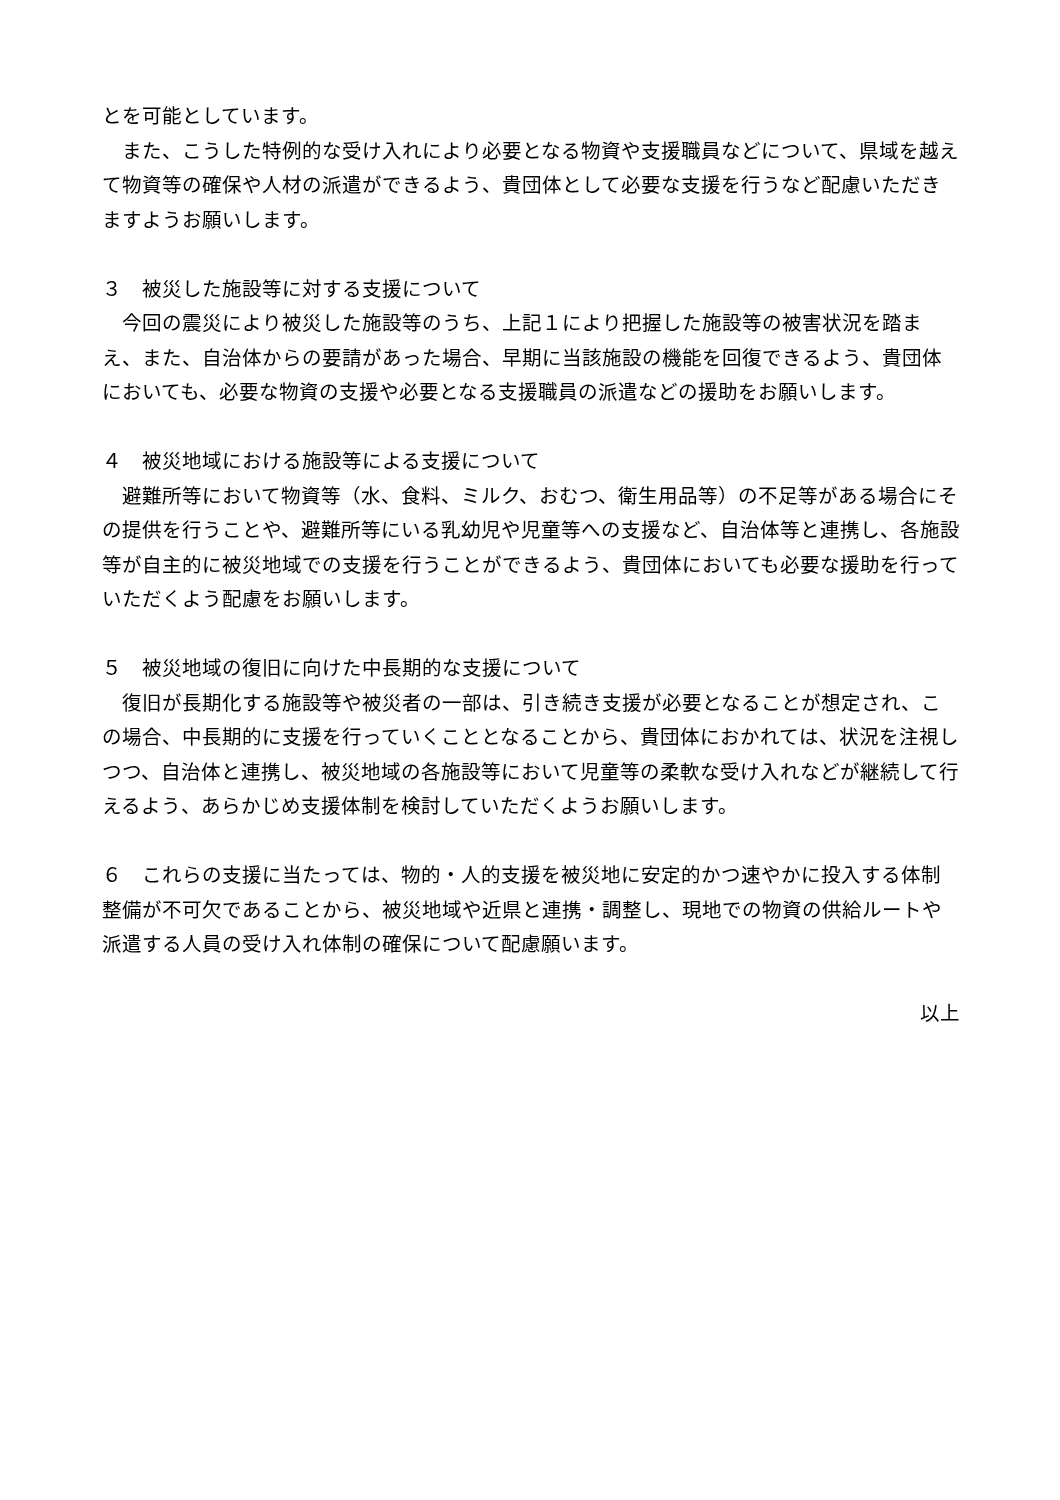とを可能としています。
　また、こうした特例的な受け入れにより必要となる物資や支援職員などについて、県域を越えて物資等の確保や人材の派遣ができるよう、貴団体として必要な支援を行うなど配慮いただきますようお願いします。
３　被災した施設等に対する支援について
　今回の震災により被災した施設等のうち、上記１により把握した施設等の被害状況を踏まえ、また、自治体からの要請があった場合、早期に当該施設の機能を回復できるよう、貴団体においても、必要な物資の支援や必要となる支援職員の派遣などの援助をお願いします。
４　被災地域における施設等による支援について
　避難所等において物資等（水、食料、ミルク、おむつ、衛生用品等）の不足等がある場合にその提供を行うことや、避難所等にいる乳幼児や児童等への支援など、自治体等と連携し、各施設等が自主的に被災地域での支援を行うことができるよう、貴団体においても必要な援助を行っていただくよう配慮をお願いします。
５　被災地域の復旧に向けた中長期的な支援について
　復旧が長期化する施設等や被災者の一部は、引き続き支援が必要となることが想定され、この場合、中長期的に支援を行っていくこととなることから、貴団体におかれては、状況を注視しつつ、自治体と連携し、被災地域の各施設等において児童等の柔軟な受け入れなどが継続して行えるよう、あらかじめ支援体制を検討していただくようお願いします。
６　これらの支援に当たっては、物的・人的支援を被災地に安定的かつ速やかに投入する体制整備が不可欠であることから、被災地域や近県と連携・調整し、現地での物資の供給ルートや派遣する人員の受け入れ体制の確保について配慮願います。
以上